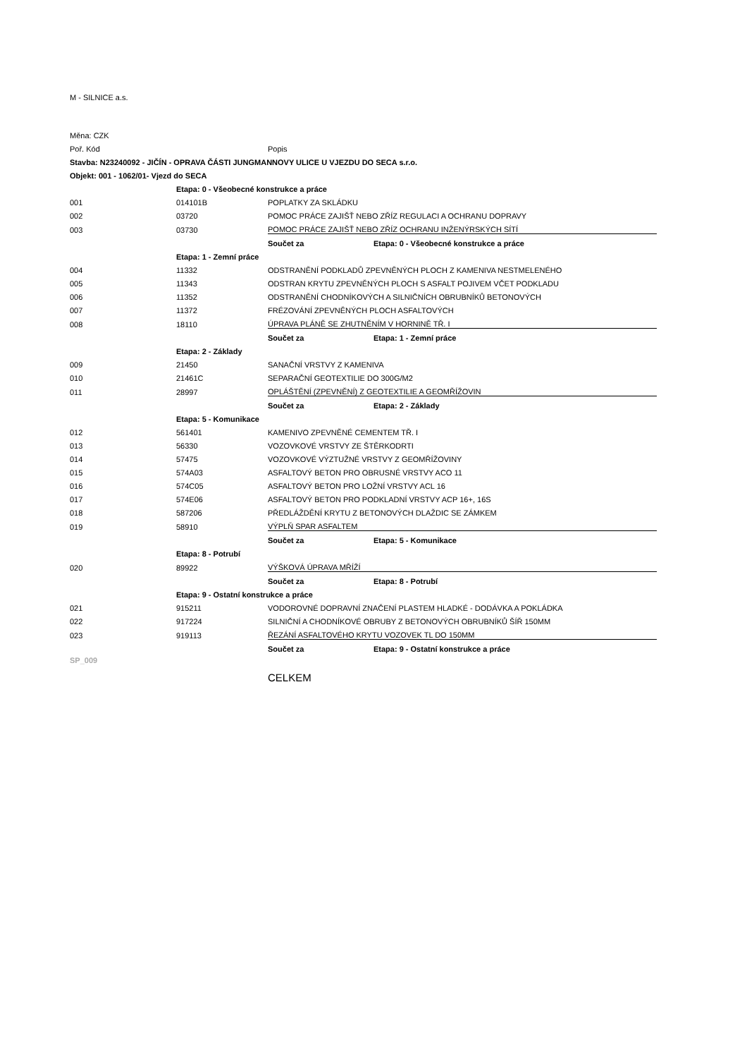M - SILNICE a.s.
Měna: CZK
| Poř. Kód | | Popis | |
| --- | --- | --- | --- |
| Stavba: N23240092 - JIČÍN - OPRAVA ČÁSTI JUNGMANNOVY ULICE U VJEZDU DO SECA s.r.o. | | | |
| Objekt: 001 - 1062/01- Vjezd do SECA | | | |
| | Etapa: 0 - Všeobecné konstrukce a práce | | |
| 001 | 014101B | POPLATKY ZA SKLÁDKU | |
| 002 | 03720 | POMOC PRÁCE ZAJIŠŤ NEBO ZŘÍZ REGULACI A OCHRANU DOPRAVY | |
| 003 | 03730 | POMOC PRÁCE ZAJIŠŤ NEBO ZŘÍZ OCHRANU INŽENÝRSKÝCH SÍTÍ | |
| | | Součet za | Etapa: 0 - Všeobecné konstrukce a práce |
| | Etapa: 1 - Zemní práce | | |
| 004 | 11332 | ODSTRANĚNÍ PODKLADŮ ZPEVNĚNÝCH PLOCH Z KAMENIVA NESTMELENÉHO | |
| 005 | 11343 | ODSTRAN KRYTU ZPEVNĚNÝCH PLOCH S ASFALT POJIVEM VČET PODKLADU | |
| 006 | 11352 | ODSTRANĚNÍ CHODNÍKOVÝCH A SILNIČNÍCH OBRUBNÍKŮ BETONOVÝCH | |
| 007 | 11372 | FRÉZOVÁNÍ ZPEVNĚNÝCH PLOCH ASFALTOVÝCH | |
| 008 | 18110 | ÚPRAVA PLÁNĚ SE ZHUTNĚNÍM V HORNINĚ TŘ. I | |
| | | Součet za | Etapa: 1 - Zemní práce |
| | Etapa: 2 - Základy | | |
| 009 | 21450 | SANAČNÍ VRSTVY Z KAMENIVA | |
| 010 | 21461C | SEPARAČNÍ GEOTEXTILIE DO 300G/M2 | |
| 011 | 28997 | OPLÁŠTĚNÍ (ZPEVNĚNÍ) Z GEOTEXTILIE A GEOMŘÍŽOVIN | |
| | | Součet za | Etapa: 2 - Základy |
| | Etapa: 5 - Komunikace | | |
| 012 | 561401 | KAMENIVO ZPEVNĚNÉ CEMENTEM TŘ. I | |
| 013 | 56330 | VOZOVKOVÉ VRSTVY ZE ŠTĚRKODRTI | |
| 014 | 57475 | VOZOVKOVÉ VÝZTUŽNÉ VRSTVY Z GEOMŘÍŽOVINY | |
| 015 | 574A03 | ASFALTOVÝ BETON PRO OBRUSNÉ VRSTVY ACO 11 | |
| 016 | 574C05 | ASFALTOVÝ BETON PRO LOŽNÍ VRSTVY ACL 16 | |
| 017 | 574E06 | ASFALTOVÝ BETON PRO PODKLADNÍ VRSTVY ACP 16+, 16S | |
| 018 | 587206 | PŘEDLÁŽDĚNÍ KRYTU Z BETONOVÝCH DLAŽDIC SE ZÁMKEM | |
| 019 | 58910 | VÝPLŇ SPAR ASFALTEM | |
| | | Součet za | Etapa: 5 - Komunikace |
| | Etapa: 8 - Potrubí | | |
| 020 | 89922 | VÝŠKOVÁ ÚPRAVA MŘÍŽÍ | |
| | | Součet za | Etapa: 8 - Potrubí |
| | Etapa: 9 - Ostatní konstrukce a práce | | |
| 021 | 915211 | VODOROVNÉ DOPRAVNÍ ZNAČENÍ PLASTEM HLADKÉ - DODÁVKA A POKLÁDKA | |
| 022 | 917224 | SILNIČNÍ A CHODNÍKOVÉ OBRUBY Z BETONOVÝCH OBRUBNÍKŮ ŠÍŘ 150MM | |
| 023 | 919113 | ŘEZÁNÍ ASFALTOVÉHO KRYTU VOZOVEK TL DO 150MM | |
| | | Součet za | Etapa: 9 - Ostatní konstrukce a práce |
SP_009
CELKEM